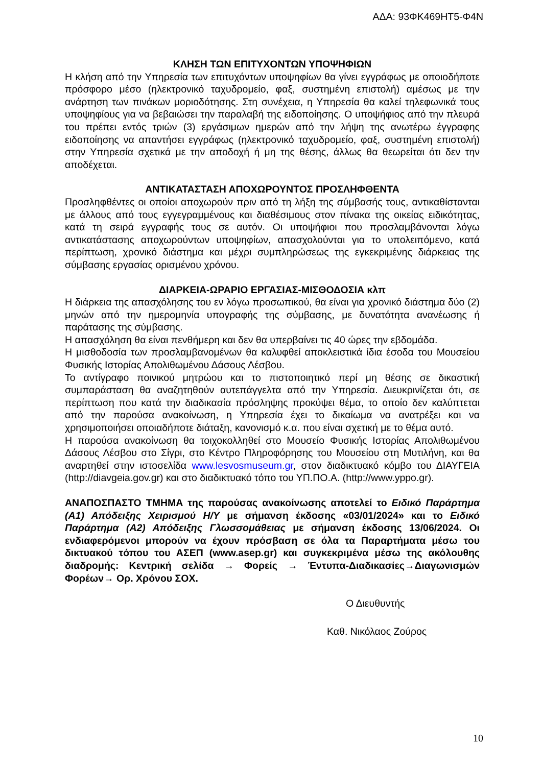ΑΔΑ: 93ΦΚ469ΗΤ5-Φ4Ν
ΚΛΗΣΗ ΤΩΝ ΕΠΙΤΥΧΟΝΤΩΝ ΥΠΟΨΗΦΙΩΝ
Η κλήση από την Υπηρεσία των επιτυχόντων υποψηφίων θα γίνει εγγράφως με οποιοδήποτε πρόσφορο μέσο (ηλεκτρονικό ταχυδρομείο, φαξ, συστημένη επιστολή) αμέσως με την ανάρτηση των πινάκων μοριοδότησης. Στη συνέχεια, η Υπηρεσία θα καλεί τηλεφωνικά τους υποψηφίους για να βεβαιώσει την παραλαβή της ειδοποίησης. Ο υποψήφιος από την πλευρά του πρέπει εντός τριών (3) εργάσιμων ημερών από την λήψη της ανωτέρω έγγραφης ειδοποίησης να απαντήσει εγγράφως (ηλεκτρονικό ταχυδρομείο, φαξ, συστημένη επιστολή) στην Υπηρεσία σχετικά με την αποδοχή ή μη της θέσης, άλλως θα θεωρείται ότι δεν την αποδέχεται.
ΑΝΤΙΚΑΤΑΣΤΑΣΗ ΑΠΟΧΩΡΟΥΝΤΟΣ ΠΡΟΣΛΗΦΘΕΝΤΑ
Προσληφθέντες οι οποίοι αποχωρούν πριν από τη λήξη της σύμβασής τους, αντικαθίστανται με άλλους από τους εγγεγραμμένους και διαθέσιμους στον πίνακα της οικείας ειδικότητας, κατά τη σειρά εγγραφής τους σε αυτόν. Οι υποψήφιοι που προσλαμβάνονται λόγω αντικατάστασης αποχωρούντων υποψηφίων, απασχολούνται για το υπολειπόμενο, κατά περίπτωση, χρονικό διάστημα και μέχρι συμπληρώσεως της εγκεκριμένης διάρκειας της σύμβασης εργασίας ορισμένου χρόνου.
ΔΙΑΡΚΕΙΑ-ΩΡΑΡΙΟ ΕΡΓΑΣΙΑΣ-ΜΙΣΘΟΔΟΣΙΑ κλπ
Η διάρκεια της απασχόλησης του εν λόγω προσωπικού, θα είναι για χρονικό διάστημα δύο (2) μηνών από την ημερομηνία υπογραφής της σύμβασης, με δυνατότητα ανανέωσης ή παράτασης της σύμβασης.
Η απασχόληση θα είναι πενθήμερη και δεν θα υπερβαίνει τις 40 ώρες την εβδομάδα.
Η μισθοδοσία των προσλαμβανομένων θα καλυφθεί αποκλειστικά ίδια έσοδα του Μουσείου Φυσικής Ιστορίας Απολιθωμένου Δάσους Λέσβου.
Το αντίγραφο ποινικού μητρώου και το πιστοποιητικό περί μη θέσης σε δικαστική συμπαράσταση θα αναζητηθούν αυτεπάγγελτα από την Υπηρεσία. Διευκρινίζεται ότι, σε περίπτωση που κατά την διαδικασία πρόσληψης προκύψει θέμα, το οποίο δεν καλύπτεται από την παρούσα ανακοίνωση, η Υπηρεσία έχει το δικαίωμα να ανατρέξει και να χρησιμοποιήσει οποιαδήποτε διάταξη, κανονισμό κ.α. που είναι σχετική με το θέμα αυτό.
Η παρούσα ανακοίνωση θα τοιχοκολληθεί στο Μουσείο Φυσικής Ιστορίας Απολιθωμένου Δάσους Λέσβου στο Σίγρι, στο Κέντρο Πληροφόρησης του Μουσείου στη Μυτιλήνη, και θα αναρτηθεί στην ιστοσελίδα www.lesvosmuseum.gr, στον διαδικτυακό κόμβο του ΔΙΑΥΓΕΙΑ (http://diavgeia.gov.gr) και στο διαδικτυακό τόπο του ΥΠ.ΠΟ.Α. (http://www.yppo.gr).
ΑΝΑΠΟΣΠΑΣΤΟ ΤΜΗΜΑ της παρούσας ανακοίνωσης αποτελεί το Ειδικό Παράρτημα (Α1) Απόδειξης Χειρισμού Η/Υ με σήμανση έκδοσης «03/01/2024» και το Ειδικό Παράρτημα (Α2) Απόδειξης Γλωσσομάθειας με σήμανση έκδοσης 13/06/2024. Οι ενδιαφερόμενοι μπορούν να έχουν πρόσβαση σε όλα τα Παραρτήματα μέσω του δικτυακού τόπου του ΑΣΕΠ (www.asep.gr) και συγκεκριμένα μέσω της ακόλουθης διαδρομής: Κεντρική σελίδα → Φορείς → Έντυπα-Διαδικασίες→Διαγωνισμών Φορέων→ Ορ. Χρόνου ΣΟΧ.
Ο Διευθυντής
Καθ. Νικόλαος Ζούρος
10